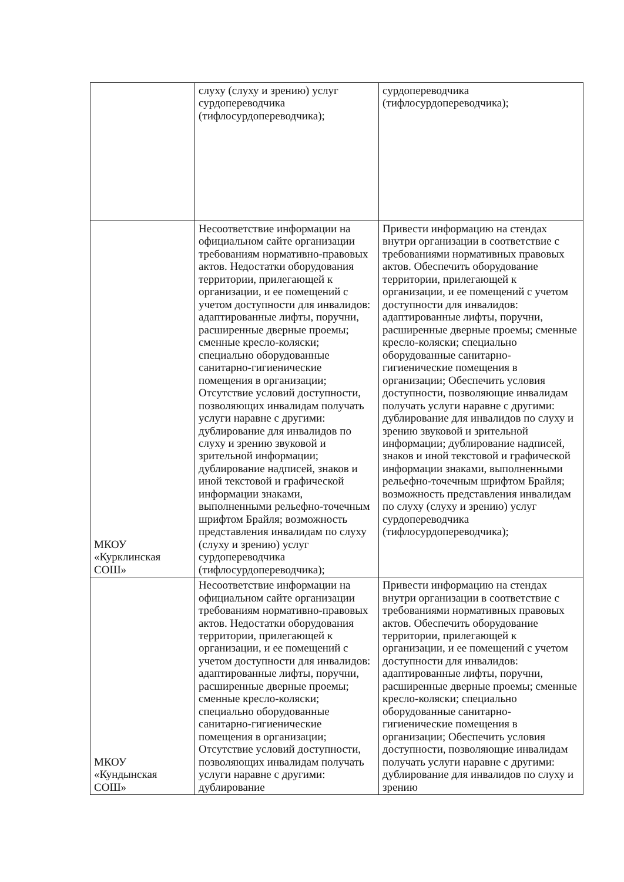| | слуху (слуху и зрению) услуг сурдопереводчика (тифлосурдопереводчика); | сурдопереводчика (тифлосурдопереводчика); |
| МКОУ «Курклинская СОШ» | Несоответствие информации на официальном сайте организации требованиям нормативно-правовых актов. Недостатки оборудования территории, прилегающей к организации, и ее помещений с учетом доступности для инвалидов: адаптированные лифты, поручни, расширенные дверные проемы; сменные кресло-коляски; специально оборудованные санитарно-гигиенические помещения в организации; Отсутствие условий доступности, позволяющих инвалидам получать услуги наравне с другими: дублирование для инвалидов по слуху и зрению звуковой и зрительной информации; дублирование надписей, знаков и иной текстовой и графической информации знаками, выполненными рельефно-точечным шрифтом Брайля; возможность представления инвалидам по слуху (слуху и зрению) услуг сурдопереводчика (тифлосурдопереводчика); | Привести информацию на стендах внутри организации в соответствие с требованиями нормативных правовых актов. Обеспечить оборудование территории, прилегающей к организации, и ее помещений с учетом доступности для инвалидов: адаптированные лифты, поручни, расширенные дверные проемы; сменные кресло-коляски; специально оборудованные санитарно-гигиенические помещения в организации; Обеспечить условия доступности, позволяющие инвалидам получать услуги наравне с другими: дублирование для инвалидов по слуху и зрению звуковой и зрительной информации; дублирование надписей, знаков и иной текстовой и графической информации знаками, выполненными рельефно-точечным шрифтом Брайля; возможность представления инвалидам по слуху (слуху и зрению) услуг сурдопереводчика (тифлосурдопереводчика); |
| МКОУ «Кундынская СОШ» | Несоответствие информации на официальном сайте организации требованиям нормативно-правовых актов. Недостатки оборудования территории, прилегающей к организации, и ее помещений с учетом доступности для инвалидов: адаптированные лифты, поручни, расширенные дверные проемы; сменные кресло-коляски; специально оборудованные санитарно-гигиенические помещения в организации; Отсутствие условий доступности, позволяющих инвалидам получать услуги наравне с другими: дублирование | Привести информацию на стендах внутри организации в соответствие с требованиями нормативных правовых актов. Обеспечить оборудование территории, прилегающей к организации, и ее помещений с учетом доступности для инвалидов: адаптированные лифты, поручни, расширенные дверные проемы; сменные кресло-коляски; специально оборудованные санитарно-гигиенические помещения в организации; Обеспечить условия доступности, позволяющие инвалидам получать услуги наравне с другими: дублирование для инвалидов по слуху и зрению |